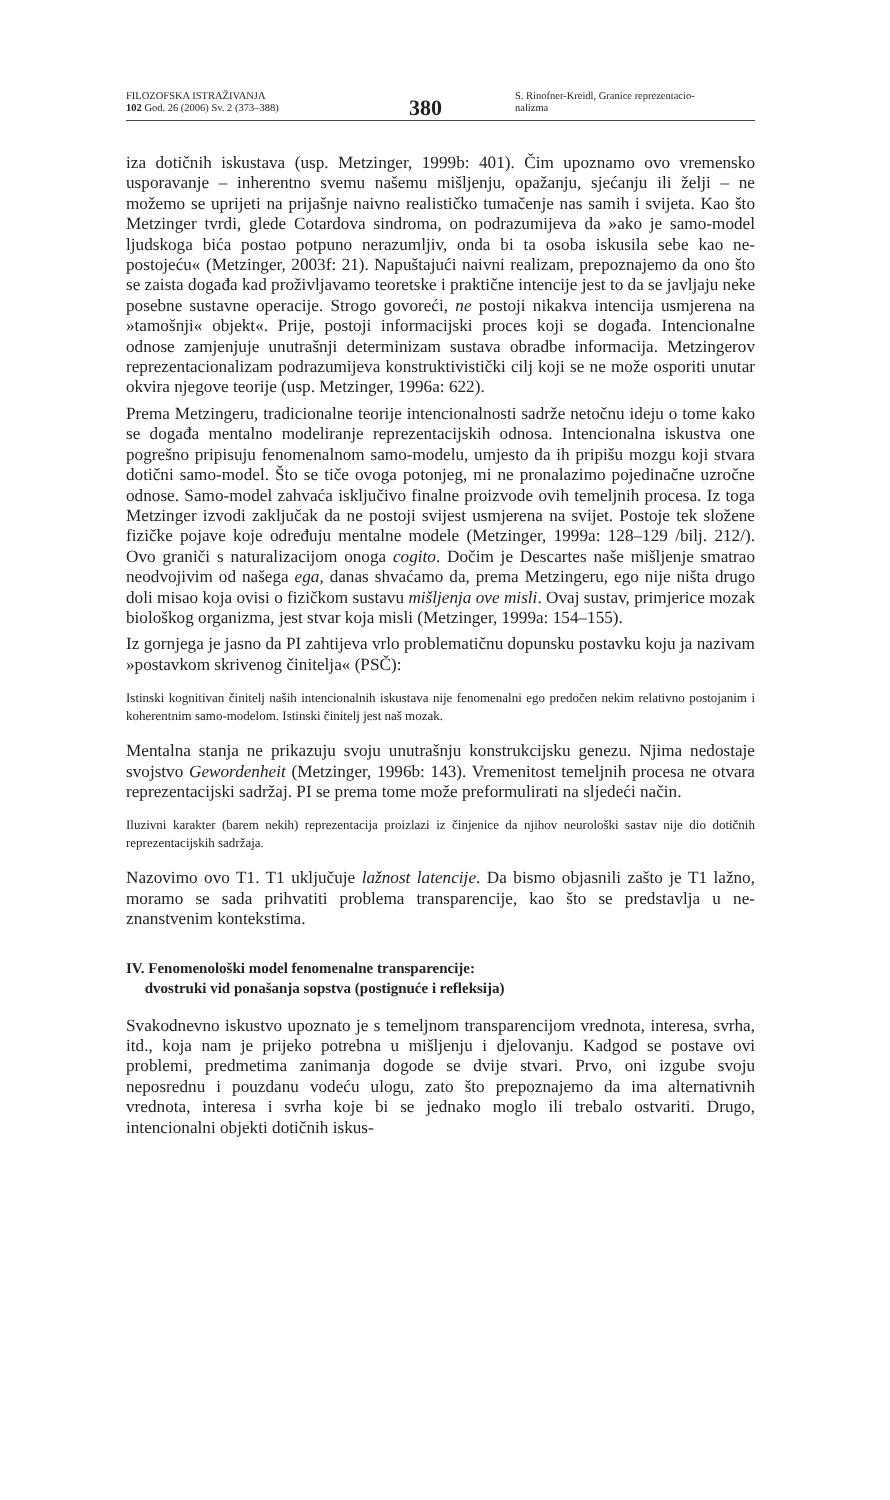FILOZOFSKA ISTRAŽIVANJA
102 God. 26 (2006) Sv. 2 (373–388)
380
S. Rinofner-Kreidl, Granice reprezentacio-
nalizma
iza dotičnih iskustava (usp. Metzinger, 1999b: 401). Čim upoznamo ovo vremensko usporavanje – inherentno svemu našemu mišljenju, opažanju, sjećanju ili želji – ne možemo se uprijeti na prijašnje naivno realističko tumačenje nas samih i svijeta. Kao što Metzinger tvrdi, glede Cotardova sindroma, on podrazumijeva da »ako je samo-model ljudskoga bića postao potpuno nerazumljiv, onda bi ta osoba iskusila sebe kao ne-postojeću« (Metzinger, 2003f: 21). Napuštajući naivni realizam, prepoznajemo da ono što se zaista događa kad proživljavamo teoretske i praktične intencije jest to da se javljaju neke posebne sustavne operacije. Strogo govoreći, ne postoji nikakva intencija usmjerena na »tamošnji« objekt«. Prije, postoji informacijski proces koji se događa. Intencionalne odnose zamjenjuje unutrašnji determinizam sustava obradbe informacija. Metzingerov reprezentacionalizam podrazumijeva konstruktivistički cilj koji se ne može osporiti unutar okvira njegove teorije (usp. Metzinger, 1996a: 622).
Prema Metzingeru, tradicionalne teorije intencionalnosti sadrže netočnu ideju o tome kako se događa mentalno modeliranje reprezentacijskih odnosa. Intencionalna iskustva one pogrešno pripisuju fenomenalnom samo-modelu, umjesto da ih pripišu mozgu koji stvara dotični samo-model. Što se tiče ovoga potonjeg, mi ne pronalazimo pojedinačne uzročne odnose. Samo-model zahvaća isključivo finalne proizvode ovih temeljnih procesa. Iz toga Metzinger izvodi zaključak da ne postoji svijest usmjerena na svijet. Postoje tek složene fizičke pojave koje određuju mentalne modele (Metzinger, 1999a: 128–129 /bilj. 212/). Ovo graniči s naturalizacijom onoga cogito. Dočim je Descartes naše mišljenje smatrao neodvojivim od našega ega, danas shvaćamo da, prema Metzingeru, ego nije ništa drugo doli misao koja ovisi o fizičkom sustavu mišljenja ove misli. Ovaj sustav, primjerice mozak biološkog organizma, jest stvar koja misli (Metzinger, 1999a: 154–155).
Iz gornjega je jasno da PI zahtijeva vrlo problematičnu dopunsku postavku koju ja nazivam »postavkom skrivenog činitelja« (PSČ):
Istinski kognitivan činitelj naših intencionalnih iskustava nije fenomenalni ego predočen nekim relativno postojanim i koherentnim samo-modelom. Istinski činitelj jest naš mozak.
Mentalna stanja ne prikazuju svoju unutrašnju konstrukcijsku genezu. Njima nedostaje svojstvo Gewordenheit (Metzinger, 1996b: 143). Vremenitost temeljnih procesa ne otvara reprezentacijski sadržaj. PI se prema tome može preformulirati na sljedeći način.
Iluzivni karakter (barem nekih) reprezentacija proizlazi iz činjenice da njihov neurološki sastav nije dio dotičnih reprezentacijskih sadržaja.
Nazovimo ovo T1. T1 uključuje lažnost latencije. Da bismo objasnili zašto je T1 lažno, moramo se sada prihvatiti problema transparencije, kao što se predstavlja u ne-znanstvenim kontekstima.
IV. Fenomenološki model fenomenalne transparencije:
dvostruki vid ponašanja sopstva (postignuće i refleksija)
Svakodnevno iskustvo upoznato je s temeljnom transparencijom vrednota, interesa, svrha, itd., koja nam je prijeko potrebna u mišljenju i djelovanju. Kadgod se postave ovi problemi, predmetima zanimanja dogode se dvije stvari. Prvo, oni izgube svoju neposrednu i pouzdanu vodeću ulogu, zato što prepoznajemo da ima alternativnih vrednota, interesa i svrha koje bi se jednako moglo ili trebalo ostvariti. Drugo, intencionalni objekti dotičnih iskus-